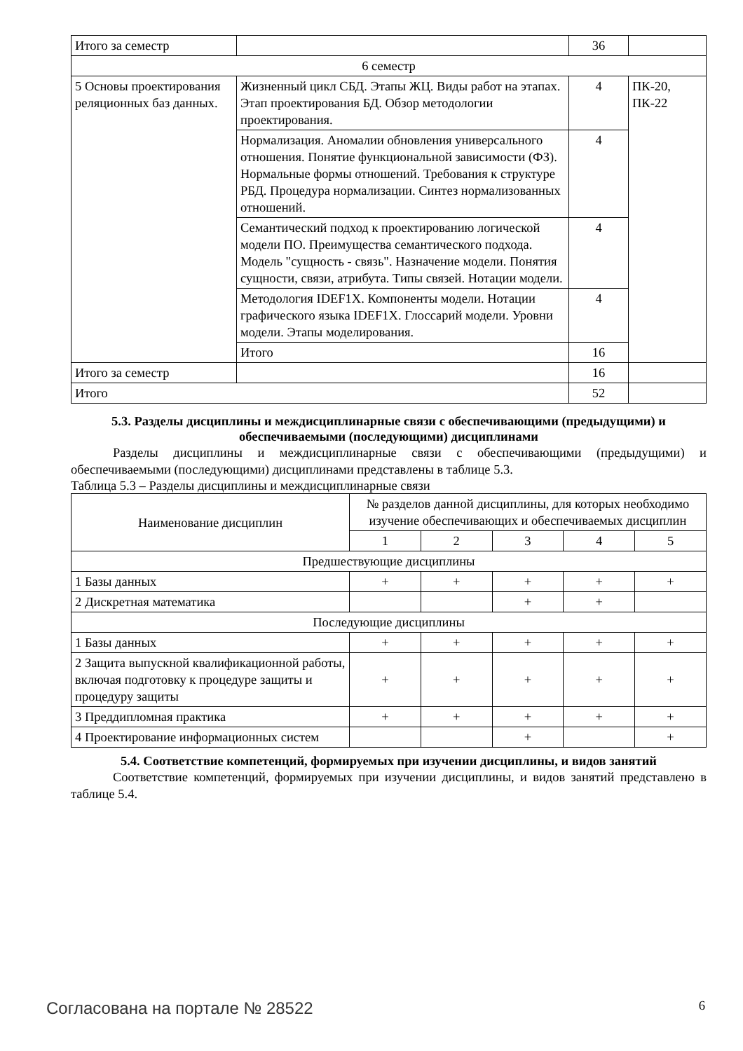| Итого за семестр | | 36 | |
| 6 семестр | | | |
| 5 Основы проектирования реляционных баз данных. | Жизненный цикл СБД. Этапы ЖЦ. Виды работ на этапах. Этап проектирования БД. Обзор методологии проектирования. | 4 | ПК-20, ПК-22 |
| | Нормализация. Аномалии обновления универсального отношения. Понятие функциональной зависимости (ФЗ). Нормальные формы отношений. Требования к структуре РБД. Процедура нормализации. Синтез нормализованных отношений. | 4 | |
| | Семантический подход к проектированию логической модели ПО. Преимущества семантического подхода. Модель "сущность - связь". Назначение модели. Понятия сущности, связи, атрибута. Типы связей. Нотации модели. | 4 | |
| | Методология IDEF1X. Компоненты модели. Нотации графического языка IDEF1X. Глоссарий модели. Уровни модели. Этапы моделирования. | 4 | |
| | Итого | 16 | |
| Итого за семестр | | 16 | |
| Итого | | 52 | |
5.3. Разделы дисциплины и междисциплинарные связи с обеспечивающими (предыдущими) и обеспечиваемыми (последующими) дисциплинами
Разделы дисциплины и междисциплинарные связи с обеспечивающими (предыдущими) и обеспечиваемыми (последующими) дисциплинами представлены в таблице 5.3.
Таблица 5.3 – Разделы дисциплины и междисциплинарные связи
| Наименование дисциплин | № разделов данной дисциплины, для которых необходимо изучение обеспечивающих и обеспечиваемых дисциплин | | | | |
| --- | --- | --- | --- | --- | --- |
| | 1 | 2 | 3 | 4 | 5 |
| Предшествующие дисциплины | | | | | |
| 1 Базы данных | + | + | + | + | + |
| 2 Дискретная математика | | | + | + | |
| Последующие дисциплины | | | | | |
| 1 Базы данных | + | + | + | + | + |
| 2 Защита выпускной квалификационной работы, включая подготовку к процедуре защиты и процедуру защиты | + | + | + | + | + |
| 3 Преддипломная практика | + | + | + | + | + |
| 4 Проектирование информационных систем | | | + | | + |
5.4. Соответствие компетенций, формируемых при изучении дисциплины, и видов занятий
Соответствие компетенций, формируемых при изучении дисциплины, и видов занятий представлено в таблице 5.4.
Согласована на портале № 28522 6